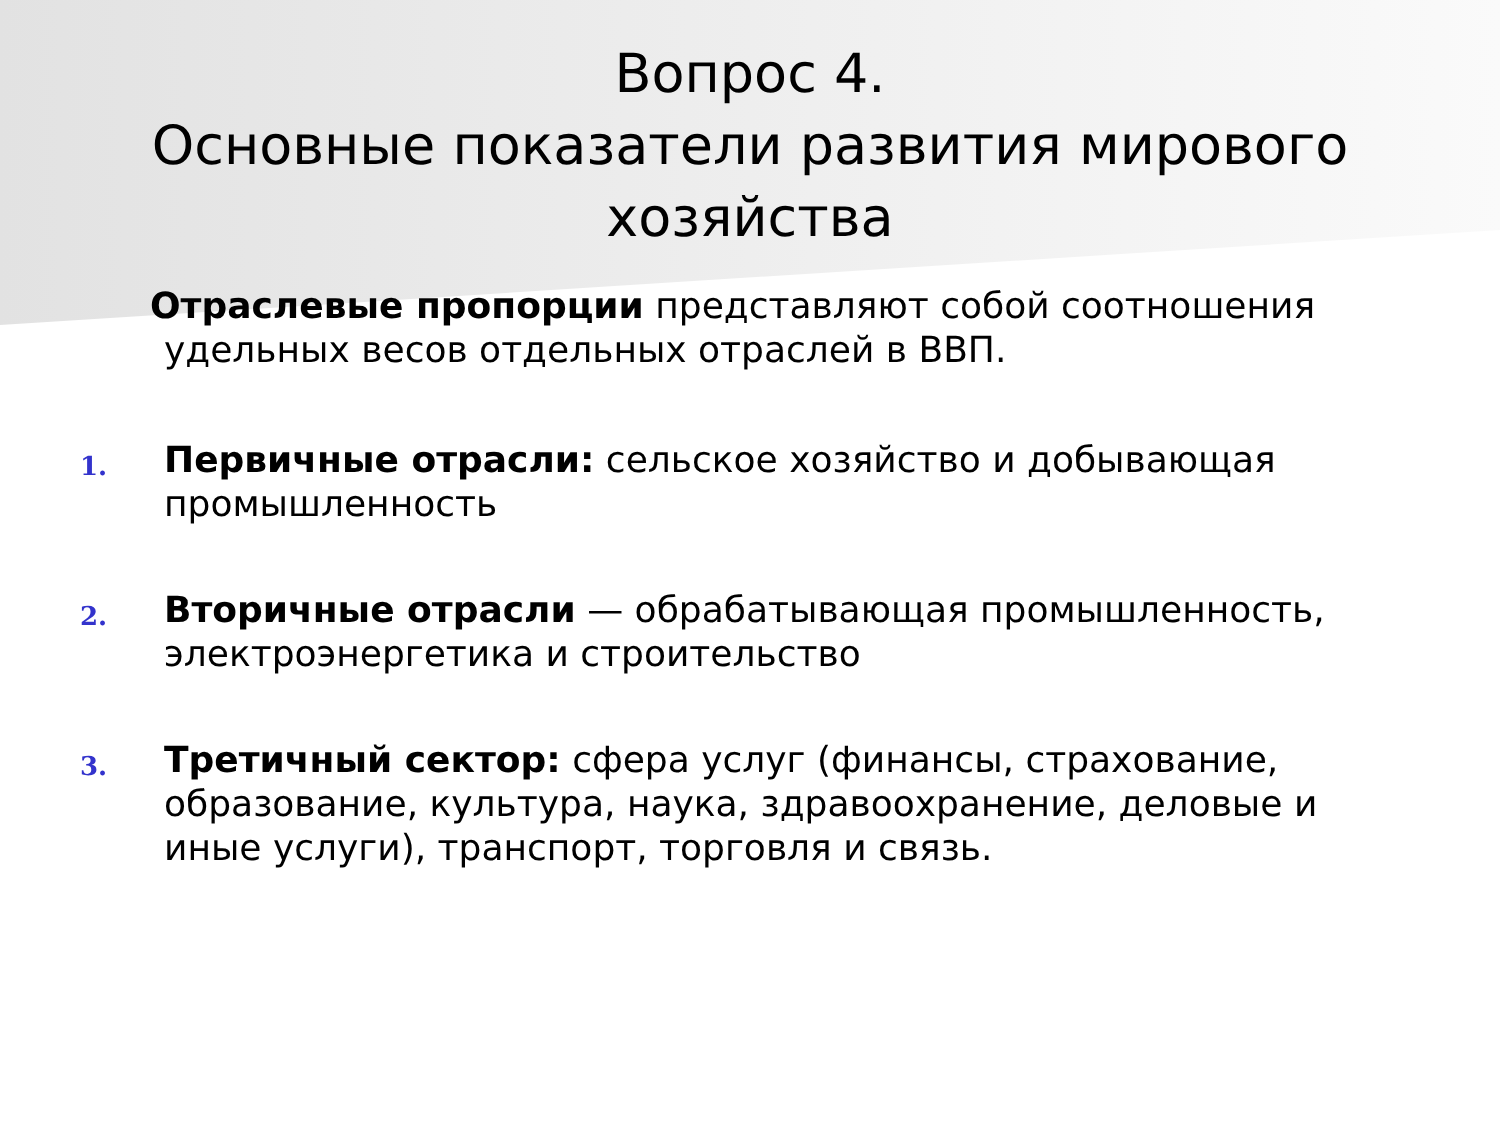Вопрос 4.
Основные показатели развития мирового хозяйства
Отраслевые пропорции представляют собой соотношения удельных весов отдельных отраслей в ВВП.
1.
Первичные отрасли: сельское хозяйство и добывающая промышленность
2.
Вторичные отрасли — обрабатывающая промышленность, электроэнергетика и строительство
3.
Третичный сектор: сфера услуг (финансы, страхование, образование, культура, наука, здравоохранение, деловые и иные услуги), транспорт, торговля и связь.